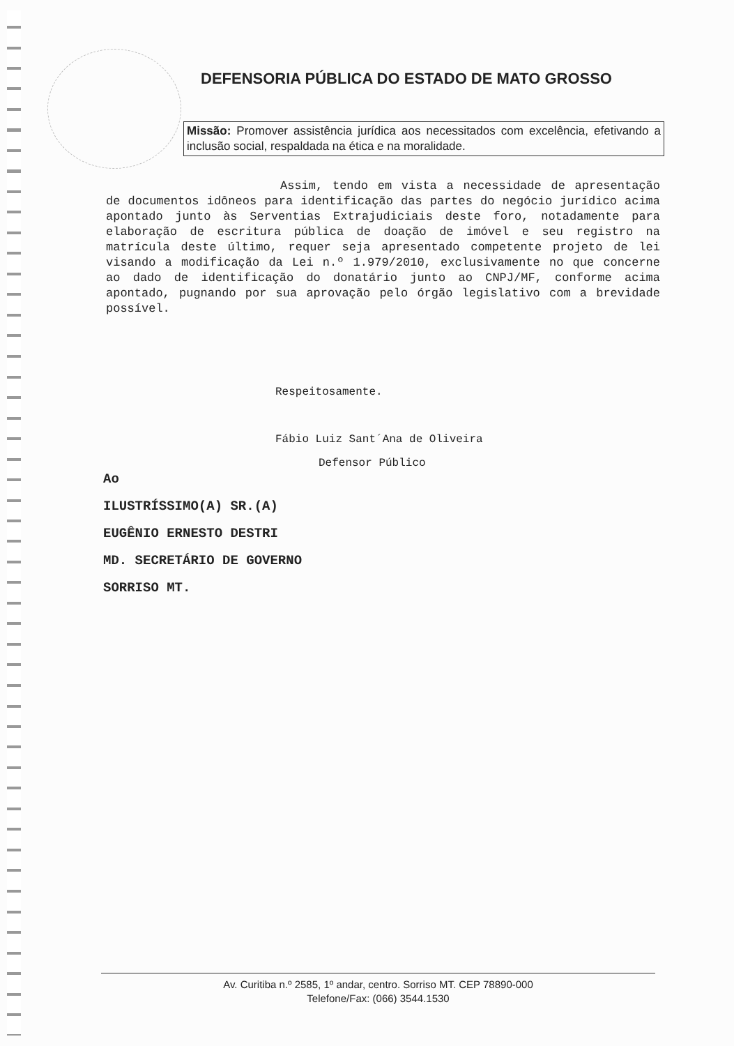DEFENSORIA PÚBLICA DO ESTADO DE MATO GROSSO
Missão: Promover assistência jurídica aos necessitados com excelência, efetivando a inclusão social, respaldada na ética e na moralidade.
Assim, tendo em vista a necessidade de apresentação de documentos idôneos para identificação das partes do negócio jurídico acima apontado junto às Serventias Extrajudiciais deste foro, notadamente para elaboração de escritura pública de doação de imóvel e seu registro na matrícula deste último, requer seja apresentado competente projeto de lei visando a modificação da Lei n.º 1.979/2010, exclusivamente no que concerne ao dado de identificação do donatário junto ao CNPJ/MF, conforme acima apontado, pugnando por sua aprovação pelo órgão legislativo com a brevidade possível.
Respeitosamente.
Fábio Luiz Sant´Ana de Oliveira
Defensor Público
Ao
ILUSTRÍSSIMO(A) SR.(A)
EUGÊNIO ERNESTO DESTRI
MD. SECRETÁRIO DE GOVERNO
SORRISO MT.
Av. Curitiba n.º 2585, 1º andar, centro. Sorriso MT. CEP 78890-000
Telefone/Fax: (066) 3544.1530